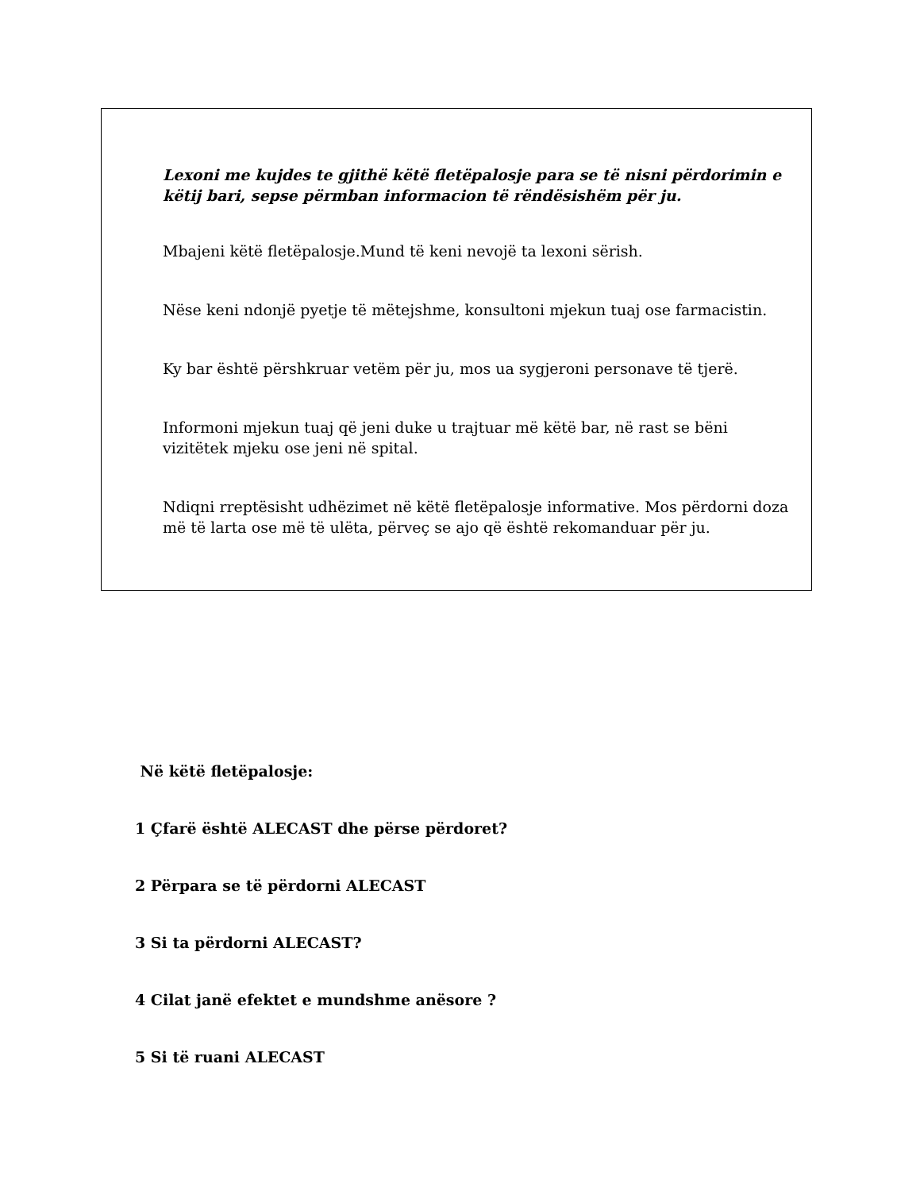Lexoni me kujdes te gjithë këtë fletëpalosje para se të nisni përdorimin e këtij bari, sepse përmban informacion të rëndësishëm për ju.
Mbajeni këtë fletëpalosje.Mund të keni nevojë ta lexoni sërish.
Nëse keni ndonjë pyetje të mëtejshme, konsultoni mjekun tuaj ose farmacistin.
Ky bar është përshkruar vetëm për ju, mos ua sygjeroni personave të tjerë.
Informoni mjekun tuaj që jeni duke u trajtuar më këtë bar, në rast se bëni vizitëtek mjeku ose jeni në spital.
Ndiqni rreptësisht udhëzimet në këtë fletëpalosje informative. Mos përdorni doza më të larta ose më të ulëta, përveç se ajo që është rekomanduar për ju.
Në këtë fletëpalosje:
1 Çfarë është ALECAST dhe përse përdoret?
2 Përpara se të përdorni ALECAST
3 Si ta përdorni ALECAST?
4 Cilat janë efektet e mundshme anësore ?
5 Si të ruani ALECAST